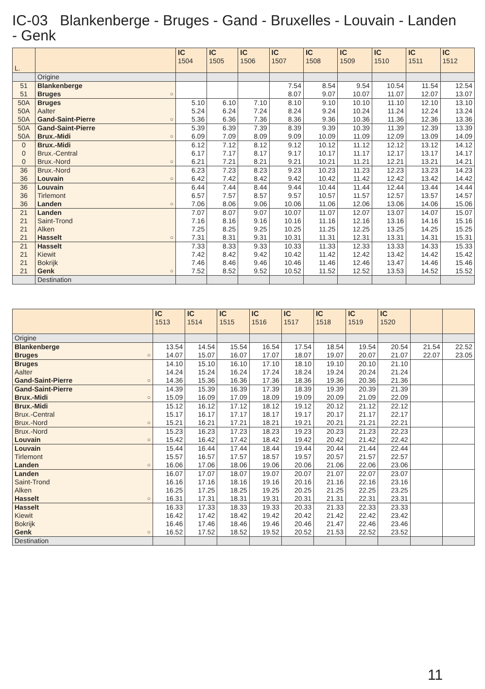IC-03 Blankenberge - Bruges - Gand - Bruxelles - Louvain - Landen - Genk
| L. | | IC 1504 | IC 1505 | IC 1506 | IC 1507 | IC 1508 | IC 1509 | IC 1510 | IC 1511 | IC 1512 |
| --- | --- | --- | --- | --- | --- | --- | --- | --- | --- | --- |
| | Origine | | | | | | | | | |
| 51 | Blankenberge | | | | 7.54 | 8.54 | 9.54 | 10.54 | 11.54 | 12.54 |
| 51 | Bruges ○ | | | | 8.07 | 9.07 | 10.07 | 11.07 | 12.07 | 13.07 |
| 50A | Bruges | 5.10 | 6.10 | 7.10 | 8.10 | 9.10 | 10.10 | 11.10 | 12.10 | 13.10 |
| 50A | Aalter | 5.24 | 6.24 | 7.24 | 8.24 | 9.24 | 10.24 | 11.24 | 12.24 | 13.24 |
| 50A | Gand-Saint-Pierre ○ | 5.36 | 6.36 | 7.36 | 8.36 | 9.36 | 10.36 | 11.36 | 12.36 | 13.36 |
| 50A | Gand-Saint-Pierre | 5.39 | 6.39 | 7.39 | 8.39 | 9.39 | 10.39 | 11.39 | 12.39 | 13.39 |
| 50A | Brux.-Midi ○ | 6.09 | 7.09 | 8.09 | 9.09 | 10.09 | 11.09 | 12.09 | 13.09 | 14.09 |
| 0 | Brux.-Midi | 6.12 | 7.12 | 8.12 | 9.12 | 10.12 | 11.12 | 12.12 | 13.12 | 14.12 |
| 0 | Brux.-Central | 6.17 | 7.17 | 8.17 | 9.17 | 10.17 | 11.17 | 12.17 | 13.17 | 14.17 |
| 0 | Brux.-Nord ○ | 6.21 | 7.21 | 8.21 | 9.21 | 10.21 | 11.21 | 12.21 | 13.21 | 14.21 |
| 36 | Brux.-Nord | 6.23 | 7.23 | 8.23 | 9.23 | 10.23 | 11.23 | 12.23 | 13.23 | 14.23 |
| 36 | Louvain ○ | 6.42 | 7.42 | 8.42 | 9.42 | 10.42 | 11.42 | 12.42 | 13.42 | 14.42 |
| 36 | Louvain | 6.44 | 7.44 | 8.44 | 9.44 | 10.44 | 11.44 | 12.44 | 13.44 | 14.44 |
| 36 | Tirlemont | 6.57 | 7.57 | 8.57 | 9.57 | 10.57 | 11.57 | 12.57 | 13.57 | 14.57 |
| 36 | Landen ○ | 7.06 | 8.06 | 9.06 | 10.06 | 11.06 | 12.06 | 13.06 | 14.06 | 15.06 |
| 21 | Landen | 7.07 | 8.07 | 9.07 | 10.07 | 11.07 | 12.07 | 13.07 | 14.07 | 15.07 |
| 21 | Saint-Trond | 7.16 | 8.16 | 9.16 | 10.16 | 11.16 | 12.16 | 13.16 | 14.16 | 15.16 |
| 21 | Alken | 7.25 | 8.25 | 9.25 | 10.25 | 11.25 | 12.25 | 13.25 | 14.25 | 15.25 |
| 21 | Hasselt ○ | 7.31 | 8.31 | 9.31 | 10.31 | 11.31 | 12.31 | 13.31 | 14.31 | 15.31 |
| 21 | Hasselt | 7.33 | 8.33 | 9.33 | 10.33 | 11.33 | 12.33 | 13.33 | 14.33 | 15.33 |
| 21 | Kiewit | 7.42 | 8.42 | 9.42 | 10.42 | 11.42 | 12.42 | 13.42 | 14.42 | 15.42 |
| 21 | Bokrijk | 7.46 | 8.46 | 9.46 | 10.46 | 11.46 | 12.46 | 13.47 | 14.46 | 15.46 |
| 21 | Genk ○ | 7.52 | 8.52 | 9.52 | 10.52 | 11.52 | 12.52 | 13.53 | 14.52 | 15.52 |
| | Destination | | | | | | | | | |
| | IC 1513 | IC 1514 | IC 1515 | IC 1516 | IC 1517 | IC 1518 | IC 1519 | IC 1520 | | |
| --- | --- | --- | --- | --- | --- | --- | --- | --- | --- | --- |
| Origine | | | | | | | | | | |
| Blankenberge | 13.54 | 14.54 | 15.54 | 16.54 | 17.54 | 18.54 | 19.54 | 20.54 | 21.54 | 22.52 |
| Bruges ○ | 14.07 | 15.07 | 16.07 | 17.07 | 18.07 | 19.07 | 20.07 | 21.07 | 22.07 | 23.05 |
| Bruges | 14.10 | 15.10 | 16.10 | 17.10 | 18.10 | 19.10 | 20.10 | 21.10 | | |
| Aalter | 14.24 | 15.24 | 16.24 | 17.24 | 18.24 | 19.24 | 20.24 | 21.24 | | |
| Gand-Saint-Pierre ○ | 14.36 | 15.36 | 16.36 | 17.36 | 18.36 | 19.36 | 20.36 | 21.36 | | |
| Gand-Saint-Pierre | 14.39 | 15.39 | 16.39 | 17.39 | 18.39 | 19.39 | 20.39 | 21.39 | | |
| Brux.-Midi ○ | 15.09 | 16.09 | 17.09 | 18.09 | 19.09 | 20.09 | 21.09 | 22.09 | | |
| Brux.-Midi | 15.12 | 16.12 | 17.12 | 18.12 | 19.12 | 20.12 | 21.12 | 22.12 | | |
| Brux.-Central | 15.17 | 16.17 | 17.17 | 18.17 | 19.17 | 20.17 | 21.17 | 22.17 | | |
| Brux.-Nord ○ | 15.21 | 16.21 | 17.21 | 18.21 | 19.21 | 20.21 | 21.21 | 22.21 | | |
| Brux.-Nord | 15.23 | 16.23 | 17.23 | 18.23 | 19.23 | 20.23 | 21.23 | 22.23 | | |
| Louvain ○ | 15.42 | 16.42 | 17.42 | 18.42 | 19.42 | 20.42 | 21.42 | 22.42 | | |
| Louvain | 15.44 | 16.44 | 17.44 | 18.44 | 19.44 | 20.44 | 21.44 | 22.44 | | |
| Tirlemont | 15.57 | 16.57 | 17.57 | 18.57 | 19.57 | 20.57 | 21.57 | 22.57 | | |
| Landen ○ | 16.06 | 17.06 | 18.06 | 19.06 | 20.06 | 21.06 | 22.06 | 23.06 | | |
| Landen | 16.07 | 17.07 | 18.07 | 19.07 | 20.07 | 21.07 | 22.07 | 23.07 | | |
| Saint-Trond | 16.16 | 17.16 | 18.16 | 19.16 | 20.16 | 21.16 | 22.16 | 23.16 | | |
| Alken | 16.25 | 17.25 | 18.25 | 19.25 | 20.25 | 21.25 | 22.25 | 23.25 | | |
| Hasselt ○ | 16.31 | 17.31 | 18.31 | 19.31 | 20.31 | 21.31 | 22.31 | 23.31 | | |
| Hasselt | 16.33 | 17.33 | 18.33 | 19.33 | 20.33 | 21.33 | 22.33 | 23.33 | | |
| Kiewit | 16.42 | 17.42 | 18.42 | 19.42 | 20.42 | 21.42 | 22.42 | 23.42 | | |
| Bokrijk | 16.46 | 17.46 | 18.46 | 19.46 | 20.46 | 21.47 | 22.46 | 23.46 | | |
| Genk ○ | 16.52 | 17.52 | 18.52 | 19.52 | 20.52 | 21.53 | 22.52 | 23.52 | | |
| Destination | | | | | | | | | | |
11